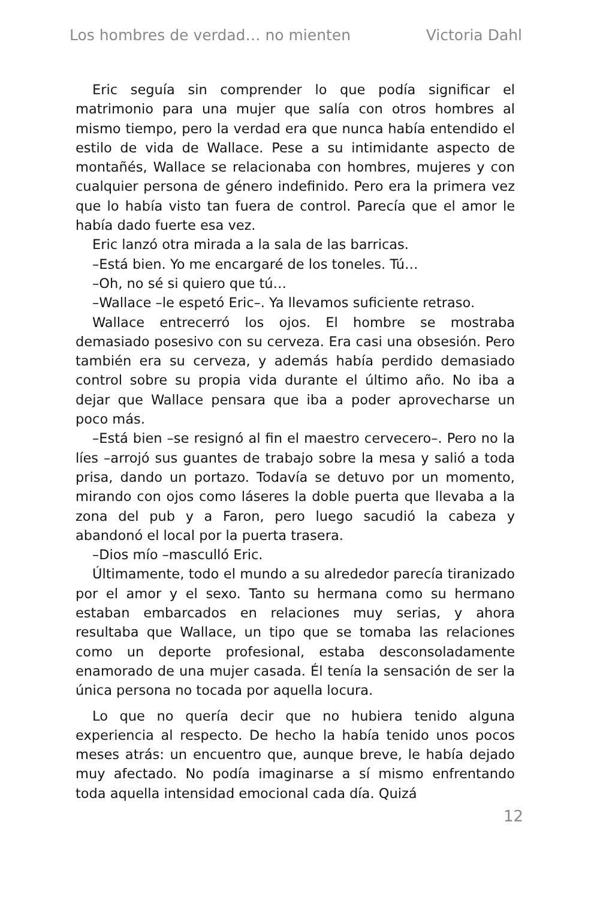Los hombres de verdad… no mienten Victoria Dahl
Eric seguía sin comprender lo que podía significar el matrimonio para una mujer que salía con otros hombres al mismo tiempo, pero la verdad era que nunca había entendido el estilo de vida de Wallace. Pese a su intimidante aspecto de montañés, Wallace se relacionaba con hombres, mujeres y con cualquier persona de género indefinido. Pero era la primera vez que lo había visto tan fuera de control. Parecía que el amor le había dado fuerte esa vez.
Eric lanzó otra mirada a la sala de las barricas.
–Está bien. Yo me encargaré de los toneles. Tú…
–Oh, no sé si quiero que tú…
–Wallace –le espetó Eric–. Ya llevamos suficiente retraso.
Wallace entrecerró los ojos. El hombre se mostraba demasiado posesivo con su cerveza. Era casi una obsesión. Pero también era su cerveza, y además había perdido demasiado control sobre su propia vida durante el último año. No iba a dejar que Wallace pensara que iba a poder aprovecharse un poco más.
–Está bien –se resignó al fin el maestro cervecero–. Pero no la líes –arrojó sus guantes de trabajo sobre la mesa y salió a toda prisa, dando un portazo. Todavía se detuvo por un momento, mirando con ojos como láseres la doble puerta que llevaba a la zona del pub y a Faron, pero luego sacudió la cabeza y abandonó el local por la puerta trasera.
–Dios mío –masculló Eric.
Últimamente, todo el mundo a su alrededor parecía tiranizado por el amor y el sexo. Tanto su hermana como su hermano estaban embarcados en relaciones muy serias, y ahora resultaba que Wallace, un tipo que se tomaba las relaciones como un deporte profesional, estaba desconsoladamente enamorado de una mujer casada. Él tenía la sensación de ser la única persona no tocada por aquella locura.
Lo que no quería decir que no hubiera tenido alguna experiencia al respecto. De hecho la había tenido unos pocos meses atrás: un encuentro que, aunque breve, le había dejado muy afectado. No podía imaginarse a sí mismo enfrentando toda aquella intensidad emocional cada día. Quizá
12